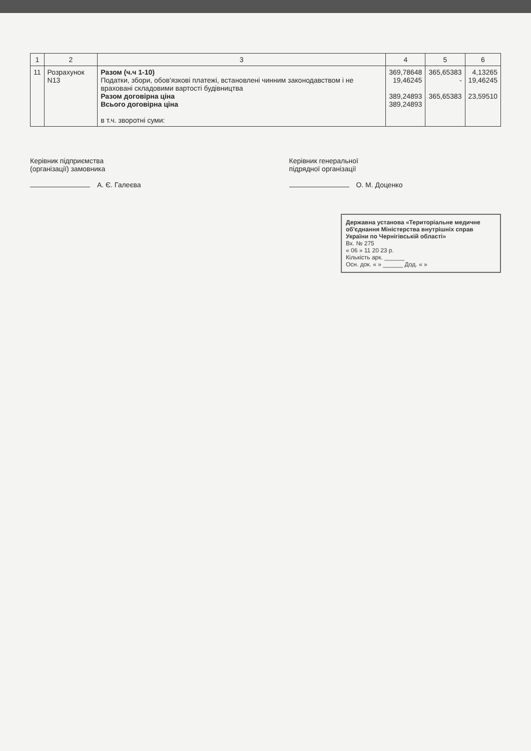| 1 | 2 | 3 | 4 | 5 | 6 |
| --- | --- | --- | --- | --- | --- |
| 11 | Розрахунок N13 | Разом (ч.ч 1-10) Податки, збори, обов'язкові платежі, встановлені чинним законодавством і не враховані складовими вартості будівництва Разом договірна ціна Всього договірна ціна в т.ч. зворотні суми: | 369,78648 19,46245 389,24893 389,24893 | 365,65383 - 365,65383 | 4,13265 19,46245 23,59510 |
Керівник підприємства
(організації) замовника
А. Є. Галеєва
Керівник генеральної
підрядної організації
О. М. Доценко
Державна установа «Територіальне медичне об'єднання Міністерства внутрішніх справ України по Чернігівській області»
Вх. № 275
« 06 » 11 20 23 р.
Кількість арк. ______
Осн. док. « » ______ Дод. « »